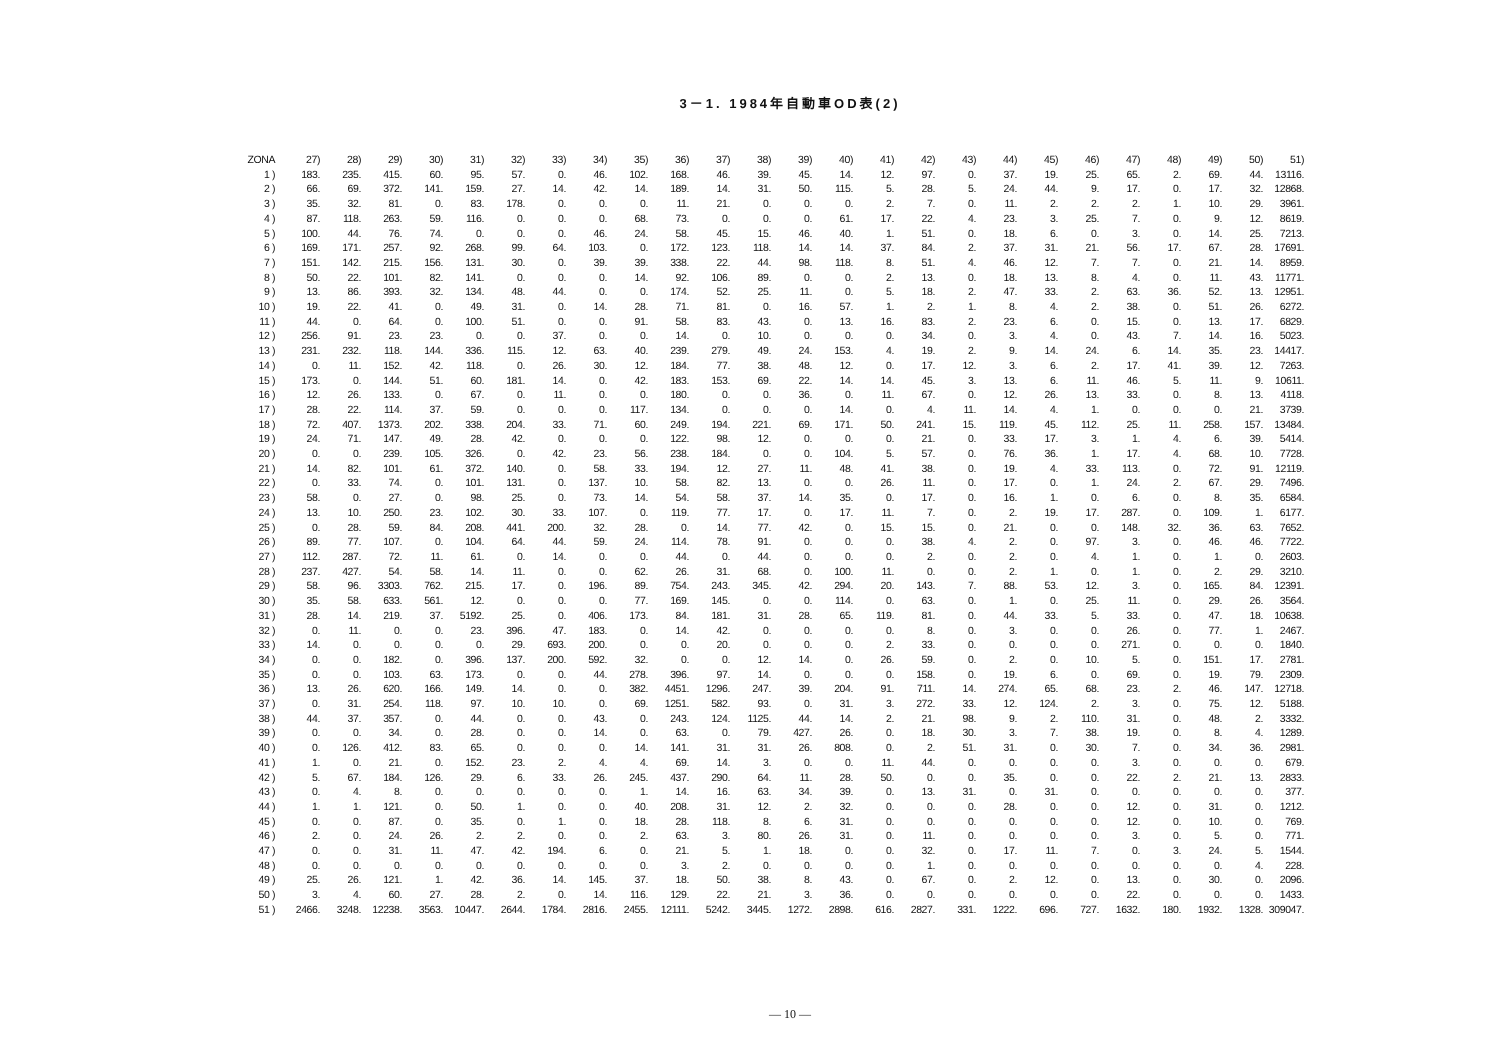3－1. 1984年自動車OD表(2)
| ZONA | 27) | 28) | 29) | 30) | 31) | 32) | 33) | 34) | 35) | 36) | 37) | 38) | 39) | 40) | 41) | 42) | 43) | 44) | 45) | 46) | 47) | 48) | 49) | 50) | 51) |
| --- | --- | --- | --- | --- | --- | --- | --- | --- | --- | --- | --- | --- | --- | --- | --- | --- | --- | --- | --- | --- | --- | --- | --- | --- | --- |
| 1 ) | 183. | 235. | 415. | 60. | 95. | 57. | 0. | 46. | 102. | 168. | 46. | 39. | 45. | 14. | 12. | 97. | 0. | 37. | 19. | 25. | 65. | 2. | 69. | 44. | 13116. |
| 2 ) | 66. | 69. | 372. | 141. | 159. | 27. | 14. | 42. | 14. | 189. | 14. | 31. | 50. | 115. | 5. | 28. | 5. | 24. | 44. | 9. | 17. | 0. | 17. | 32. | 12868. |
| 3 ) | 35. | 32. | 81. | 0. | 83. | 178. | 0. | 0. | 0. | 11. | 21. | 0. | 0. | 0. | 2. | 7. | 0. | 11. | 2. | 2. | 2. | 1. | 10. | 29. | 3961. |
| 4 ) | 87. | 118. | 263. | 59. | 116. | 0. | 0. | 0. | 68. | 73. | 0. | 0. | 0. | 61. | 17. | 22. | 4. | 23. | 3. | 25. | 7. | 0. | 9. | 12. | 8619. |
| 5 ) | 100. | 44. | 76. | 74. | 0. | 0. | 0. | 46. | 24. | 58. | 45. | 15. | 46. | 40. | 1. | 51. | 0. | 18. | 6. | 0. | 3. | 0. | 14. | 25. | 7213. |
| 6 ) | 169. | 171. | 257. | 92. | 268. | 99. | 64. | 103. | 0. | 172. | 123. | 118. | 14. | 14. | 37. | 84. | 2. | 37. | 31. | 21. | 56. | 17. | 67. | 28. | 17691. |
| 7 ) | 151. | 142. | 215. | 156. | 131. | 30. | 0. | 39. | 39. | 338. | 22. | 44. | 98. | 118. | 8. | 51. | 4. | 46. | 12. | 7. | 7. | 0. | 21. | 14. | 8959. |
| 8 ) | 50. | 22. | 101. | 82. | 141. | 0. | 0. | 0. | 14. | 92. | 106. | 89. | 0. | 0. | 2. | 13. | 0. | 18. | 13. | 8. | 4. | 0. | 11. | 43. | 11771. |
| 9 ) | 13. | 86. | 393. | 32. | 134. | 48. | 44. | 0. | 0. | 174. | 52. | 25. | 11. | 0. | 5. | 18. | 2. | 47. | 33. | 2. | 63. | 36. | 52. | 13. | 12951. |
| 10 ) | 19. | 22. | 41. | 0. | 49. | 31. | 0. | 14. | 28. | 71. | 81. | 0. | 16. | 57. | 1. | 2. | 1. | 8. | 4. | 2. | 38. | 0. | 51. | 26. | 6272. |
| 11 ) | 44. | 0. | 64. | 0. | 100. | 51. | 0. | 0. | 91. | 58. | 83. | 43. | 0. | 13. | 16. | 83. | 2. | 23. | 6. | 0. | 15. | 0. | 13. | 17. | 6829. |
| 12 ) | 256. | 91. | 23. | 23. | 0. | 0. | 37. | 0. | 0. | 14. | 0. | 10. | 0. | 0. | 0. | 34. | 0. | 3. | 4. | 0. | 43. | 7. | 14. | 16. | 5023. |
| 13 ) | 231. | 232. | 118. | 144. | 336. | 115. | 12. | 63. | 40. | 239. | 279. | 49. | 24. | 153. | 4. | 19. | 2. | 9. | 14. | 24. | 6. | 14. | 35. | 23. | 14417. |
| 14 ) | 0. | 11. | 152. | 42. | 118. | 0. | 26. | 30. | 12. | 184. | 77. | 38. | 48. | 12. | 0. | 17. | 12. | 3. | 6. | 2. | 17. | 41. | 39. | 12. | 7263. |
| 15 ) | 173. | 0. | 144. | 51. | 60. | 181. | 14. | 0. | 42. | 183. | 153. | 69. | 22. | 14. | 14. | 45. | 3. | 13. | 6. | 11. | 46. | 5. | 11. | 9. | 10611. |
| 16 ) | 12. | 26. | 133. | 0. | 67. | 0. | 11. | 0. | 0. | 180. | 0. | 0. | 36. | 0. | 11. | 67. | 0. | 12. | 26. | 13. | 33. | 0. | 8. | 13. | 4118. |
| 17 ) | 28. | 22. | 114. | 37. | 59. | 0. | 0. | 0. | 117. | 134. | 0. | 0. | 0. | 14. | 0. | 4. | 11. | 14. | 4. | 1. | 0. | 0. | 0. | 21. | 3739. |
| 18 ) | 72. | 407. | 1373. | 202. | 338. | 204. | 33. | 71. | 60. | 249. | 194. | 221. | 69. | 171. | 50. | 241. | 15. | 119. | 45. | 112. | 25. | 11. | 258. | 157. | 13484. |
| 19 ) | 24. | 71. | 147. | 49. | 28. | 42. | 0. | 0. | 0. | 122. | 98. | 12. | 0. | 0. | 0. | 21. | 0. | 33. | 17. | 3. | 1. | 4. | 6. | 39. | 5414. |
| 20 ) | 0. | 0. | 239. | 105. | 326. | 0. | 42. | 23. | 56. | 238. | 184. | 0. | 0. | 104. | 5. | 57. | 0. | 76. | 36. | 1. | 17. | 4. | 68. | 10. | 7728. |
| 21 ) | 14. | 82. | 101. | 61. | 372. | 140. | 0. | 58. | 33. | 194. | 12. | 27. | 11. | 48. | 41. | 38. | 0. | 19. | 4. | 33. | 113. | 0. | 72. | 91. | 12119. |
| 22 ) | 0. | 33. | 74. | 0. | 101. | 131. | 0. | 137. | 10. | 58. | 82. | 13. | 0. | 0. | 26. | 11. | 0. | 17. | 0. | 1. | 24. | 2. | 67. | 29. | 7496. |
| 23 ) | 58. | 0. | 27. | 0. | 98. | 25. | 0. | 73. | 14. | 54. | 58. | 37. | 14. | 35. | 0. | 17. | 0. | 16. | 1. | 0. | 6. | 0. | 8. | 35. | 6584. |
| 24 ) | 13. | 10. | 250. | 23. | 102. | 30. | 33. | 107. | 0. | 119. | 77. | 17. | 0. | 17. | 11. | 7. | 0. | 2. | 19. | 17. | 287. | 0. | 109. | 1. | 6177. |
| 25 ) | 0. | 28. | 59. | 84. | 208. | 441. | 200. | 32. | 28. | 0. | 14. | 77. | 42. | 0. | 15. | 15. | 0. | 21. | 0. | 0. | 148. | 32. | 36. | 63. | 7652. |
| 26 ) | 89. | 77. | 107. | 0. | 104. | 64. | 44. | 59. | 24. | 114. | 78. | 91. | 0. | 0. | 0. | 38. | 4. | 2. | 0. | 97. | 3. | 0. | 46. | 46. | 7722. |
| 27 ) | 112. | 287. | 72. | 11. | 61. | 0. | 14. | 0. | 0. | 44. | 0. | 44. | 0. | 0. | 0. | 2. | 0. | 2. | 0. | 4. | 1. | 0. | 1. | 0. | 2603. |
| 28 ) | 237. | 427. | 54. | 58. | 14. | 11. | 0. | 0. | 62. | 26. | 31. | 68. | 0. | 100. | 11. | 0. | 0. | 2. | 1. | 0. | 1. | 0. | 2. | 29. | 3210. |
| 29 ) | 58. | 96. | 3303. | 762. | 215. | 17. | 0. | 196. | 89. | 754. | 243. | 345. | 42. | 294. | 20. | 143. | 7. | 88. | 53. | 12. | 3. | 0. | 165. | 84. | 12391. |
| 30 ) | 35. | 58. | 633. | 561. | 12. | 0. | 0. | 0. | 77. | 169. | 145. | 0. | 0. | 114. | 0. | 63. | 0. | 1. | 0. | 25. | 11. | 0. | 29. | 26. | 3564. |
| 31 ) | 28. | 14. | 219. | 37. | 5192. | 25. | 0. | 406. | 173. | 84. | 181. | 31. | 28. | 65. | 119. | 81. | 0. | 44. | 33. | 5. | 33. | 0. | 47. | 18. | 10638. |
| 32 ) | 0. | 11. | 0. | 0. | 23. | 396. | 47. | 183. | 0. | 14. | 42. | 0. | 0. | 0. | 0. | 8. | 0. | 3. | 0. | 0. | 26. | 0. | 77. | 1. | 2467. |
| 33 ) | 14. | 0. | 0. | 0. | 0. | 29. | 693. | 200. | 0. | 0. | 20. | 0. | 0. | 0. | 2. | 33. | 0. | 0. | 0. | 0. | 271. | 0. | 0. | 0. | 1840. |
| 34 ) | 0. | 0. | 182. | 0. | 396. | 137. | 200. | 592. | 32. | 0. | 0. | 12. | 14. | 0. | 26. | 59. | 0. | 2. | 0. | 10. | 5. | 0. | 151. | 17. | 2781. |
| 35 ) | 0. | 0. | 103. | 63. | 173. | 0. | 0. | 44. | 278. | 396. | 97. | 14. | 0. | 0. | 0. | 158. | 0. | 19. | 6. | 0. | 69. | 0. | 19. | 79. | 2309. |
| 36 ) | 13. | 26. | 620. | 166. | 149. | 14. | 0. | 0. | 382. | 4451. | 1296. | 247. | 39. | 204. | 91. | 711. | 14. | 274. | 65. | 68. | 23. | 2. | 46. | 147. | 12718. |
| 37 ) | 0. | 31. | 254. | 118. | 97. | 10. | 10. | 0. | 69. | 1251. | 582. | 93. | 0. | 31. | 3. | 272. | 33. | 12. | 124. | 2. | 3. | 0. | 75. | 12. | 5188. |
| 38 ) | 44. | 37. | 357. | 0. | 44. | 0. | 0. | 43. | 0. | 243. | 124. | 1125. | 44. | 14. | 2. | 21. | 98. | 9. | 2. | 110. | 31. | 0. | 48. | 2. | 3332. |
| 39 ) | 0. | 0. | 34. | 0. | 28. | 0. | 0. | 14. | 0. | 63. | 0. | 79. | 427. | 26. | 0. | 18. | 30. | 3. | 7. | 38. | 19. | 0. | 8. | 4. | 1289. |
| 40 ) | 0. | 126. | 412. | 83. | 65. | 0. | 0. | 0. | 14. | 141. | 31. | 31. | 26. | 808. | 0. | 2. | 51. | 31. | 0. | 30. | 7. | 0. | 34. | 36. | 2981. |
| 41 ) | 1. | 0. | 21. | 0. | 152. | 23. | 2. | 4. | 4. | 69. | 14. | 3. | 0. | 0. | 11. | 44. | 0. | 0. | 0. | 0. | 3. | 0. | 0. | 0. | 679. |
| 42 ) | 5. | 67. | 184. | 126. | 29. | 6. | 33. | 26. | 245. | 437. | 290. | 64. | 11. | 28. | 50. | 0. | 0. | 35. | 0. | 0. | 22. | 2. | 21. | 13. | 2833. |
| 43 ) | 0. | 4. | 8. | 0. | 0. | 0. | 0. | 0. | 1. | 14. | 16. | 63. | 34. | 39. | 0. | 13. | 31. | 0. | 31. | 0. | 0. | 0. | 0. | 0. | 377. |
| 44 ) | 1. | 1. | 121. | 0. | 50. | 1. | 0. | 0. | 40. | 208. | 31. | 12. | 2. | 32. | 0. | 0. | 0. | 28. | 0. | 0. | 12. | 0. | 31. | 0. | 1212. |
| 45 ) | 0. | 0. | 87. | 0. | 35. | 0. | 1. | 0. | 18. | 28. | 118. | 8. | 6. | 31. | 0. | 0. | 0. | 0. | 0. | 0. | 12. | 0. | 10. | 0. | 769. |
| 46 ) | 2. | 0. | 24. | 26. | 2. | 2. | 0. | 0. | 2. | 63. | 3. | 80. | 26. | 31. | 0. | 11. | 0. | 0. | 0. | 0. | 3. | 0. | 5. | 0. | 771. |
| 47 ) | 0. | 0. | 31. | 11. | 47. | 42. | 194. | 6. | 0. | 21. | 5. | 1. | 18. | 0. | 0. | 32. | 0. | 17. | 11. | 7. | 0. | 3. | 24. | 5. | 1544. |
| 48 ) | 0. | 0. | 0. | 0. | 0. | 0. | 0. | 0. | 0. | 3. | 2. | 0. | 0. | 0. | 0. | 1. | 0. | 0. | 0. | 0. | 0. | 0. | 0. | 4. | 228. |
| 49 ) | 25. | 26. | 121. | 1. | 42. | 36. | 14. | 145. | 37. | 18. | 50. | 38. | 8. | 43. | 0. | 67. | 0. | 2. | 12. | 0. | 13. | 0. | 30. | 0. | 2096. |
| 50 ) | 3. | 4. | 60. | 27. | 28. | 2. | 0. | 14. | 116. | 129. | 22. | 21. | 3. | 36. | 0. | 0. | 0. | 0. | 0. | 0. | 22. | 0. | 0. | 0. | 1433. |
| 51 ) | 2466. | 3248. | 12238. | 3563. | 10447. | 2644. | 1784. | 2816. | 2455. | 12111. | 5242. | 3445. | 1272. | 2898. | 616. | 2827. | 331. | 1222. | 696. | 727. | 1632. | 180. | 1932. | 1328. | 309047. |
— 10 —